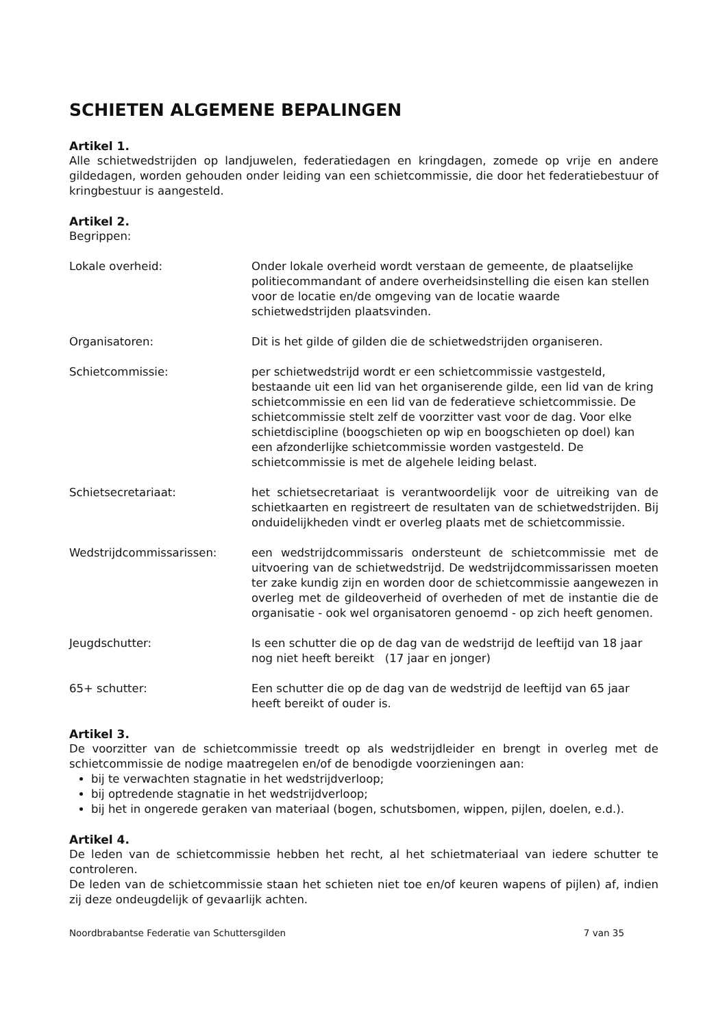SCHIETEN ALGEMENE BEPALINGEN
Artikel 1.
Alle schietwedstrijden op landjuwelen, federatiedagen en kringdagen, zomede op vrije en andere gildedagen, worden gehouden onder leiding van een schietcommissie, die door het federatiebestuur of kringbestuur is aangesteld.
Artikel 2.
Begrippen:
Lokale overheid: Onder lokale overheid wordt verstaan de gemeente, de plaatselijke politiecommandant of andere overheidsinstelling die eisen kan stellen voor de locatie en/de omgeving van de locatie waarde schietwedstrijden plaatsvinden.
Organisatoren: Dit is het gilde of gilden die de schietwedstrijden organiseren.
Schietcommissie: per schietwedstrijd wordt er een schietcommissie vastgesteld, bestaande uit een lid van het organiserende gilde, een lid van de kring schietcommissie en een lid van de federatieve schietcommissie. De schietcommissie stelt zelf de voorzitter vast voor de dag. Voor elke schietdiscipline (boogschieten op wip en boogschieten op doel) kan een afzonderlijke schietcommissie worden vastgesteld. De schietcommissie is met de algehele leiding belast.
Schietsecretariaat: het schietsecretariaat is verantwoordelijk voor de uitreiking van de schietkaarten en registreert de resultaten van de schietwedstrijden. Bij onduidelijkheden vindt er overleg plaats met de schietcommissie.
Wedstrijdcommissarissen: een wedstrijdcommissaris ondersteunt de schietcommissie met de uitvoering van de schietwedstrijd. De wedstrijdcommissarissen moeten ter zake kundig zijn en worden door de schietcommissie aangewezen in overleg met de gildeoverheid of overheden of met de instantie die de organisatie - ook wel organisatoren genoemd - op zich heeft genomen.
Jeugdschutter: Is een schutter die op de dag van de wedstrijd de leeftijd van 18 jaar nog niet heeft bereikt (17 jaar en jonger)
65+ schutter: Een schutter die op de dag van de wedstrijd de leeftijd van 65 jaar heeft bereikt of ouder is.
Artikel 3.
De voorzitter van de schietcommissie treedt op als wedstrijdleider en brengt in overleg met de schietcommissie de nodige maatregelen en/of de benodigde voorzieningen aan:
bij te verwachten stagnatie in het wedstrijdverloop;
bij optredende stagnatie in het wedstrijdverloop;
bij het in ongerede geraken van materiaal (bogen, schutsbomen, wippen, pijlen, doelen, e.d.).
Artikel 4.
De leden van de schietcommissie hebben het recht, al het schietmateriaal van iedere schutter te controleren.
De leden van de schietcommissie staan het schieten niet toe en/of keuren wapens of pijlen) af, indien zij deze ondeugdelijk of gevaarlijk achten.
Noordbrabantse Federatie van Schuttersgilden 7 van 35